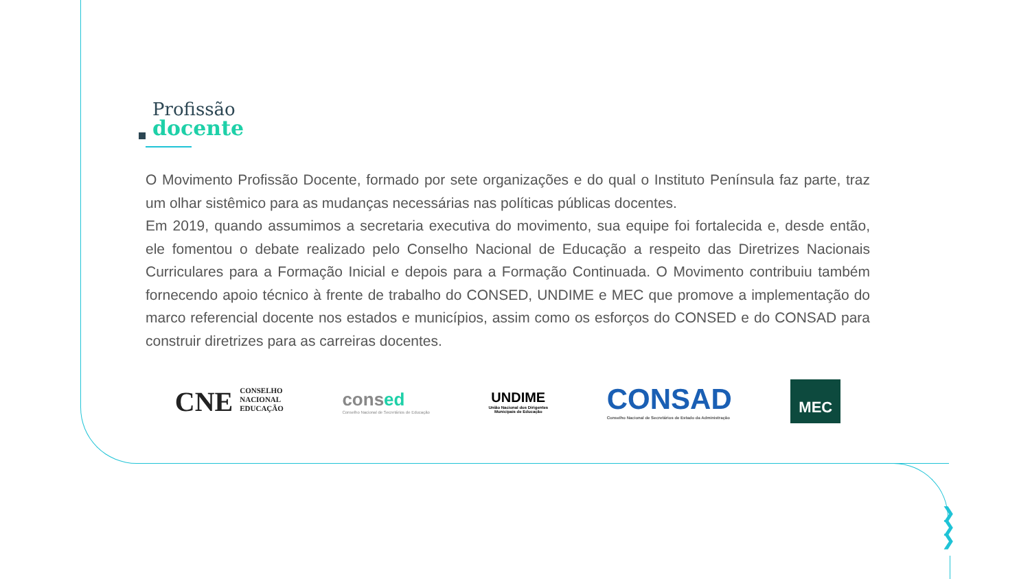❯
❯
❯
Profissão
docente
O Movimento Profissão Docente, formado por sete organizações e do qual o Instituto Península faz parte, traz um olhar sistêmico para as mudanças necessárias nas políticas públicas docentes.
Em 2019, quando assumimos a secretaria executiva do movimento, sua equipe foi fortalecida e, desde então, ele fomentou o debate realizado pelo Conselho Nacional de Educação a respeito das Diretrizes Nacionais Curriculares para a Formação Inicial e depois para a Formação Continuada. O Movimento contribuiu também fornecendo apoio técnico à frente de trabalho do CONSED, UNDIME e MEC que promove a implementação do marco referencial docente nos estados e municípios, assim como os esforços do CONSED e do CONSAD para construir diretrizes para as carreiras docentes.
CNE CONSELHO
NACIONAL
EDUCAÇÃO
consed
Conselho Nacional de Secretários de Educação
UNDIME
União Nacional dos Dirigentes
Municipais de Educação
CONSAD
Conselho Nacional de Secretários de Estado da Administração
MEC